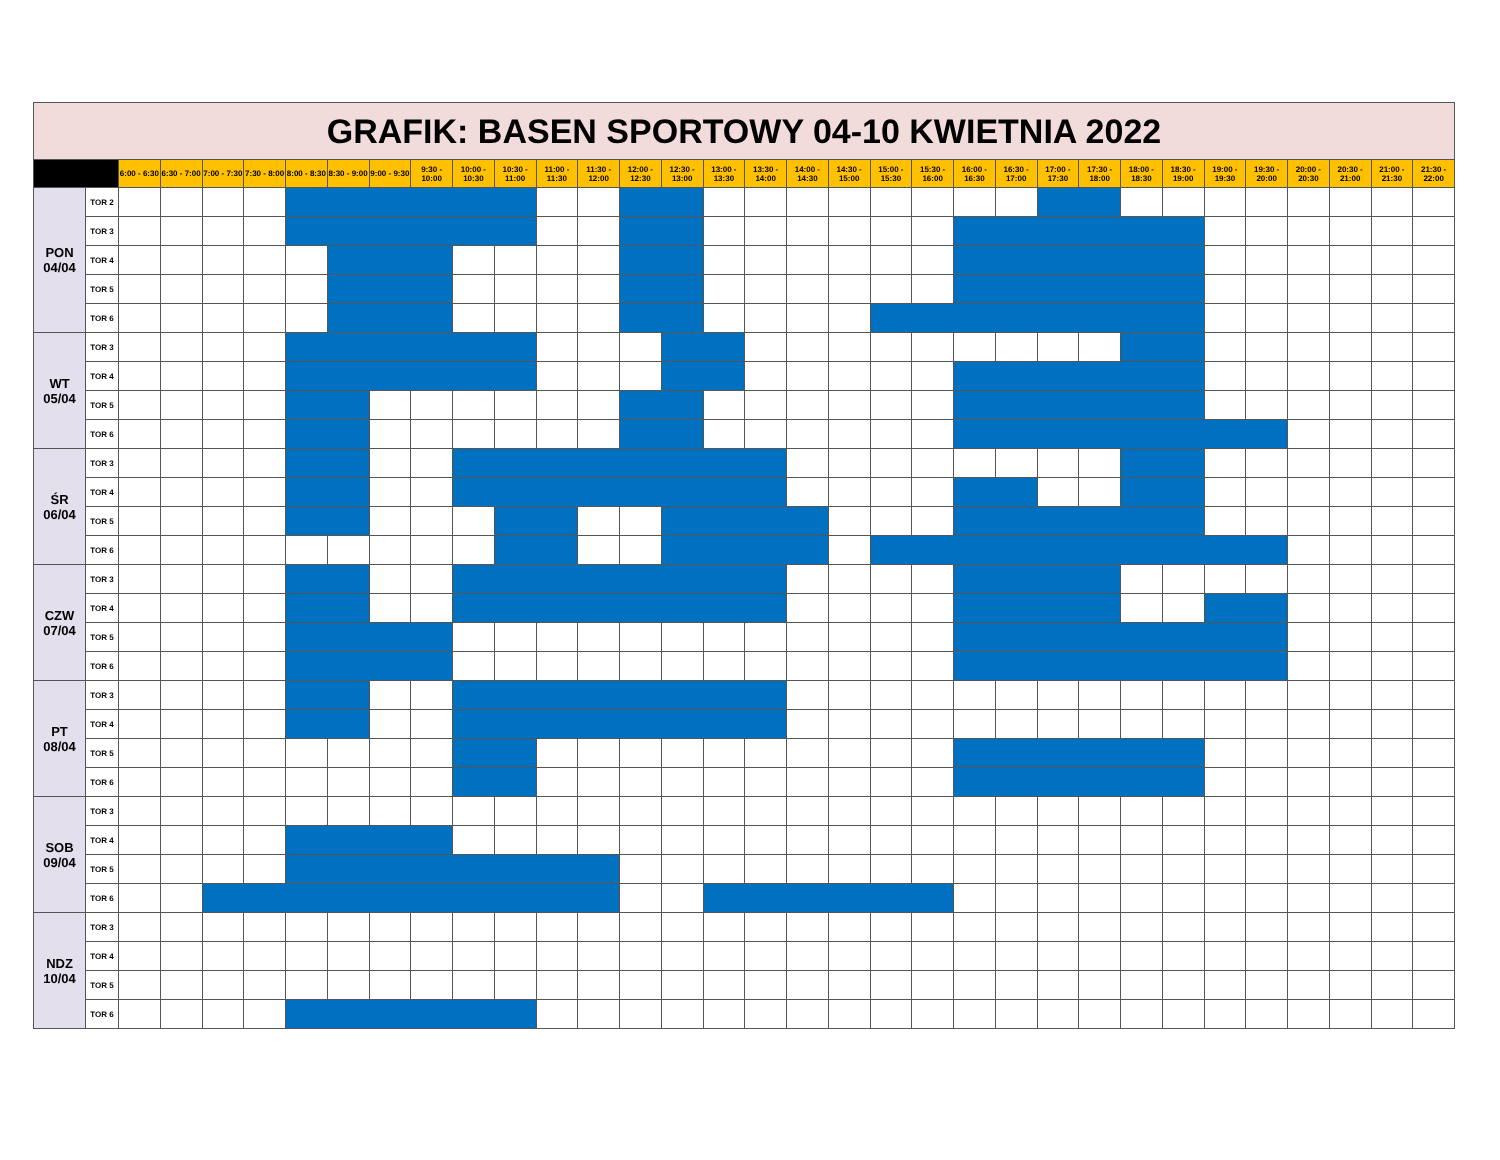| GRAFIK: BASEN SPORTOWY 04-10 KWIETNIA 2022 | | | | | | | | | | | | | | | | | | | | | | | | | | | | | | | | | |
| | | 6:00 - 6:30 | 6:30 - 7:00 | 7:00 - 7:30 | 7:30 - 8:00 | 8:00 - 8:30 | 8:30 - 9:00 | 9:00 - 9:30 | 9:30 - 10:00 | 10:00 - 10:30 | 10:30 - 11:00 | 11:00 - 11:30 | 11:30 - 12:00 | 12:00 - 12:30 | 12:30 - 13:00 | 13:00 - 13:30 | 13:30 - 14:00 | 14:00 - 14:30 | 14:30 - 15:00 | 15:00 - 15:30 | 15:30 - 16:00 | 16:00 - 16:30 | 16:30 - 17:00 | 17:00 - 17:30 | 17:30 - 18:00 | 18:00 - 18:30 | 18:30 - 19:00 | 19:00 - 19:30 | 19:30 - 20:00 | 20:00 - 20:30 | 20:30 - 21:00 | 21:00 - 21:30 | 21:30 - 22:00 |
| PON 04/04 | TOR 2 | | | | | | | | | | | | | | | | | | | | | | | | | | | | | | | | |
| | TOR 3 | | | | | | | | | | | | | | | | | | | | | | | | | | | | | | | | |
| | TOR 4 | | | | | | | | | | | | | | | | | | | | | | | | | | | | | | | | |
| | TOR 5 | | | | | | | | | | | | | | | | | | | | | | | | | | | | | | | | |
| | TOR 6 | | | | | | | | | | | | | | | | | | | | | | | | | | | | | | | | |
| WT 05/04 | TOR 3 | | | | | | | | | | | | | | | | | | | | | | | | | | | | | | | | |
| | TOR 4 | | | | | | | | | | | | | | | | | | | | | | | | | | | | | | | | |
| | TOR 5 | | | | | | | | | | | | | | | | | | | | | | | | | | | | | | | | |
| | TOR 6 | | | | | | | | | | | | | | | | | | | | | | | | | | | | | | | | |
| ŚR 06/04 | TOR 3 | | | | | | | | | | | | | | | | | | | | | | | | | | | | | | | | |
| | TOR 4 | | | | | | | | | | | | | | | | | | | | | | | | | | | | | | | | |
| | TOR 5 | | | | | | | | | | | | | | | | | | | | | | | | | | | | | | | | |
| | TOR 6 | | | | | | | | | | | | | | | | | | | | | | | | | | | | | | | | |
| CZW 07/04 | TOR 3 | | | | | | | | | | | | | | | | | | | | | | | | | | | | | | | | |
| | TOR 4 | | | | | | | | | | | | | | | | | | | | | | | | | | | | | | | | |
| | TOR 5 | | | | | | | | | | | | | | | | | | | | | | | | | | | | | | | | |
| | TOR 6 | | | | | | | | | | | | | | | | | | | | | | | | | | | | | | | | |
| PT 08/04 | TOR 3 | | | | | | | | | | | | | | | | | | | | | | | | | | | | | | | | |
| | TOR 4 | | | | | | | | | | | | | | | | | | | | | | | | | | | | | | | | |
| | TOR 5 | | | | | | | | | | | | | | | | | | | | | | | | | | | | | | | | |
| | TOR 6 | | | | | | | | | | | | | | | | | | | | | | | | | | | | | | | | |
| SOB 09/04 | TOR 3 | | | | | | | | | | | | | | | | | | | | | | | | | | | | | | | | |
| | TOR 4 | | | | | | | | | | | | | | | | | | | | | | | | | | | | | | | | |
| | TOR 5 | | | | | | | | | | | | | | | | | | | | | | | | | | | | | | | | |
| | TOR 6 | | | | | | | | | | | | | | | | | | | | | | | | | | | | | | | | |
| NDZ 10/04 | TOR 3 | | | | | | | | | | | | | | | | | | | | | | | | | | | | | | | | |
| | TOR 4 | | | | | | | | | | | | | | | | | | | | | | | | | | | | | | | | |
| | TOR 5 | | | | | | | | | | | | | | | | | | | | | | | | | | | | | | | | |
| | TOR 6 | | | | | | | | | | | | | | | | | | | | | | | | | | | | | | | | |